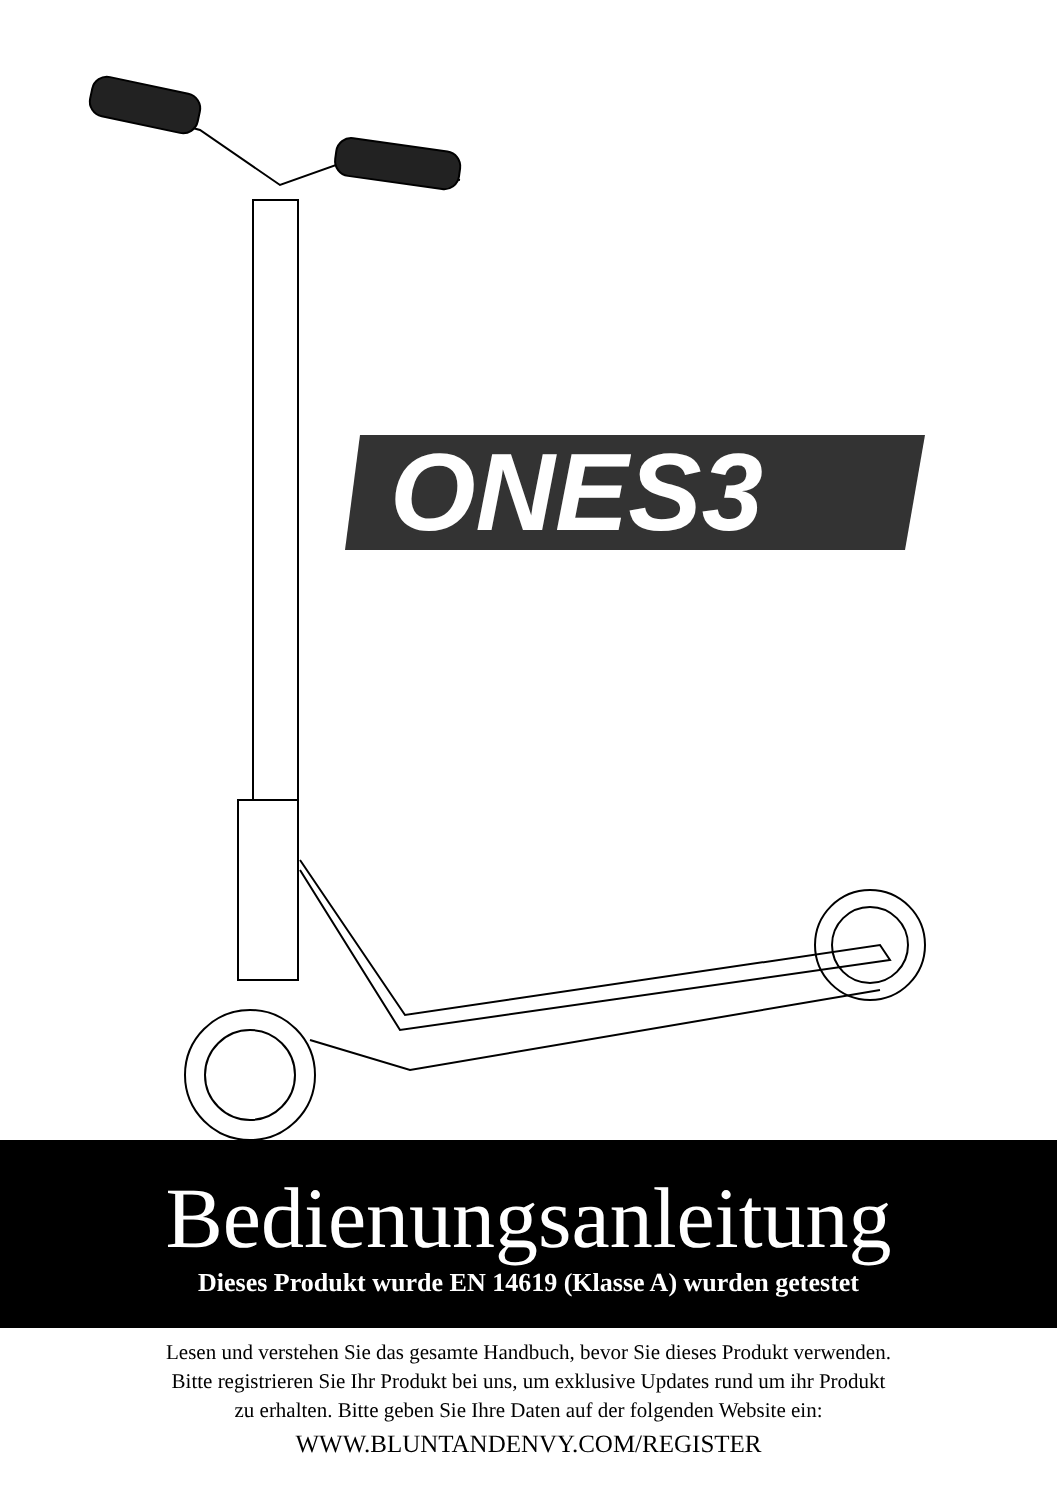ONES3
Bedienungsanleitung
Dieses Produkt wurde EN 14619 (Klasse A) wurden getestet
Lesen und verstehen Sie das gesamte Handbuch, bevor Sie dieses Produkt verwenden.
Bitte registrieren Sie Ihr Produkt bei uns, um exklusive Updates rund um ihr Produkt
zu erhalten. Bitte geben Sie Ihre Daten auf der folgenden Website ein:
WWW.BLUNTANDENVY.COM/REGISTER